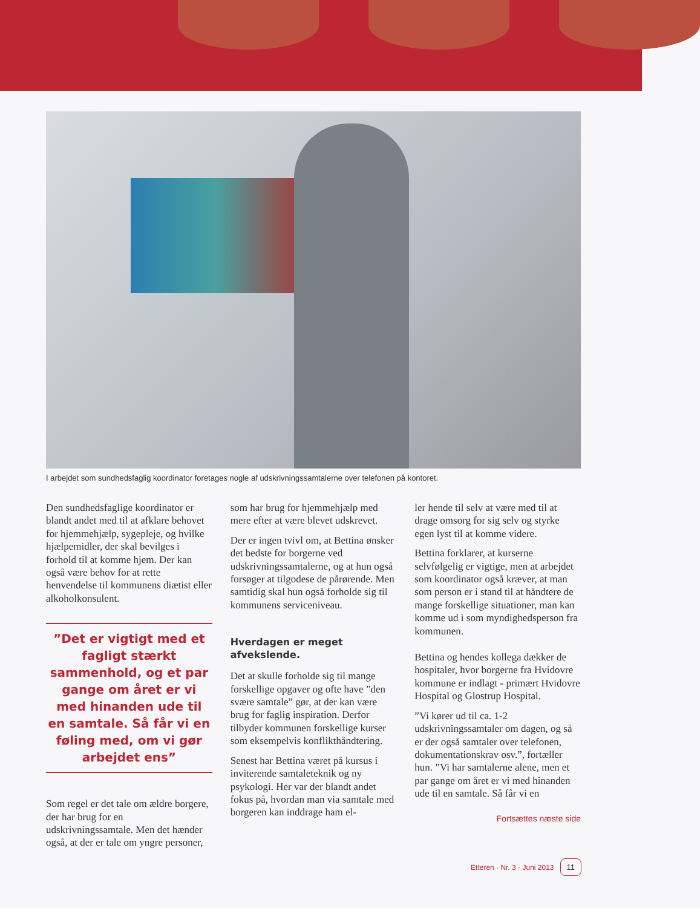I arbejdet som sundhedsfaglig koordinator foretages nogle af udskrivningssamtalerne over telefonen på kontoret.
Den sundhedsfaglige koordinator er blandt andet med til at afklare behovet for hjemmehjælp, sygepleje, og hvilke hjælpemidler, der skal bevilges i forhold til at komme hjem. Der kan også være behov for at rette henvendelse til kommunens diætist eller alkoholkonsulent.
”Det er vigtigt med et fagligt stærkt sammenhold, og et par gange om året er vi med hinanden ude til en samtale. Så får vi en føling med, om vi gør arbejdet ens”
Som regel er det tale om ældre borgere, der har brug for en udskrivningssamtale. Men det hænder også, at der er tale om yngre personer,
som har brug for hjemmehjælp med mere efter at være blevet udskrevet.
Der er ingen tvivl om, at Bettina ønsker det bedste for borgerne ved udskrivningssamtalerne, og at hun også forsøger at tilgodese de pårørende. Men samtidig skal hun også forholde sig til kommunens serviceniveau.
Hverdagen er meget afvekslende.
Det at skulle forholde sig til mange forskellige opgaver og ofte have ”den svære samtale” gør, at der kan være brug for faglig inspiration. Derfor tilbyder kommunen forskellige kurser som eksempelvis konflikthåndtering.
Senest har Bettina været på kursus i inviterende samtaleteknik og ny psykologi. Her var der blandt andet fokus på, hvordan man via samtale med borgeren kan inddrage ham el-
ler hende til selv at være med til at drage omsorg for sig selv og styrke egen lyst til at komme videre.
Bettina forklarer, at kurserne selvfølgelig er vigtige, men at arbejdet som koordinator også kræver, at man som person er i stand til at håndtere de mange forskellige situationer, man kan komme ud i som myndighedsperson fra kommunen.
Bettina og hendes kollega dækker de hospitaler, hvor borgerne fra Hvidovre kommune er indlagt - primært Hvidovre Hospital og Glostrup Hospital.
”Vi kører ud til ca. 1-2 udskrivningssamtaler om dagen, og så er der også samtaler over telefonen, dokumentationskrav osv.”, fortæller hun. ”Vi har samtalerne alene, men et par gange om året er vi med hinanden ude til en samtale. Så får vi en
Fortsættes næste side
Etteren · Nr. 3 · Juni 2013 11